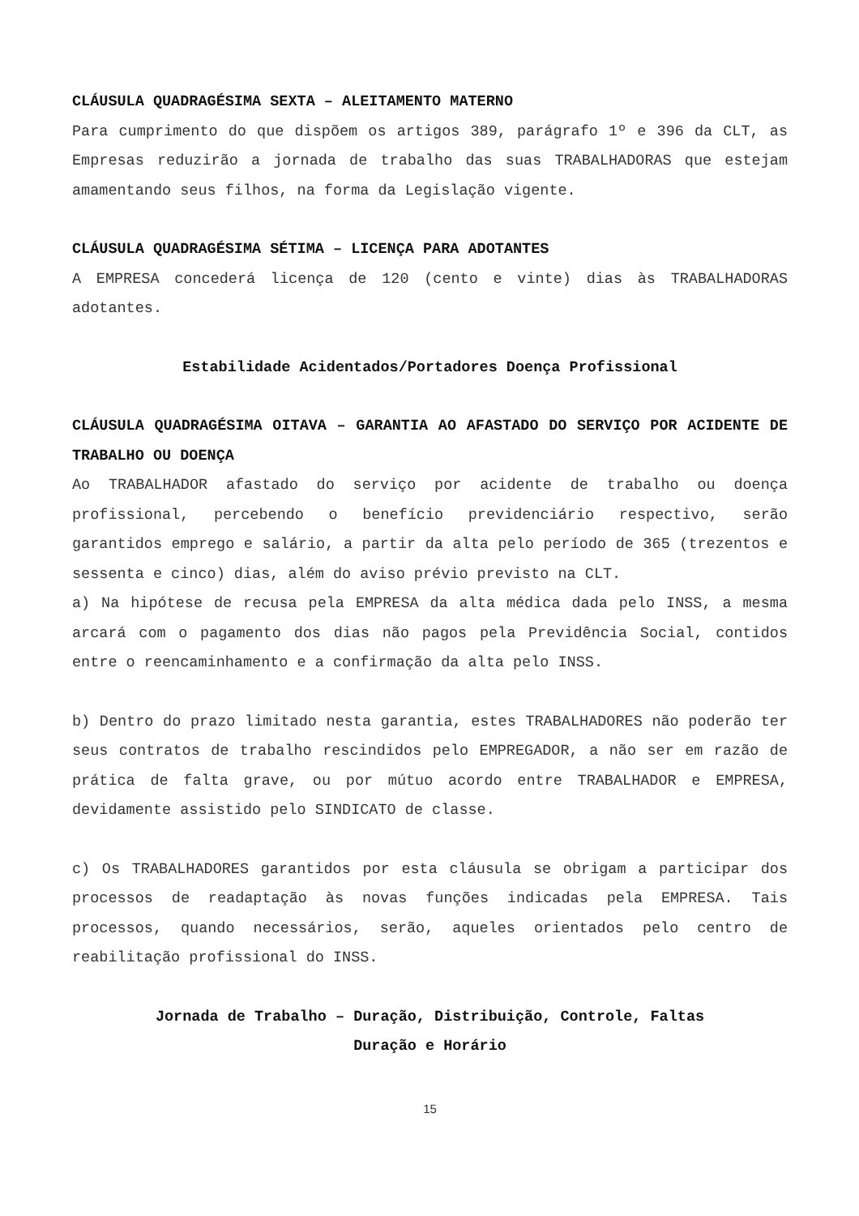CLÁUSULA QUADRAGÉSIMA SEXTA – ALEITAMENTO MATERNO
Para cumprimento do que dispõem os artigos 389, parágrafo 1º e 396 da CLT, as Empresas reduzirão a jornada de trabalho das suas TRABALHADORAS que estejam amamentando seus filhos, na forma da Legislação vigente.
CLÁUSULA QUADRAGÉSIMA SÉTIMA – LICENÇA PARA ADOTANTES
A EMPRESA concederá licença de 120 (cento e vinte) dias às TRABALHADORAS adotantes.
Estabilidade Acidentados/Portadores Doença Profissional
CLÁUSULA QUADRAGÉSIMA OITAVA – GARANTIA AO AFASTADO DO SERVIÇO POR ACIDENTE DE TRABALHO OU DOENÇA
Ao TRABALHADOR afastado do serviço por acidente de trabalho ou doença profissional, percebendo o benefício previdenciário respectivo, serão garantidos emprego e salário, a partir da alta pelo período de 365 (trezentos e sessenta e cinco) dias, além do aviso prévio previsto na CLT.
a) Na hipótese de recusa pela EMPRESA da alta médica dada pelo INSS, a mesma arcará com o pagamento dos dias não pagos pela Previdência Social, contidos entre o reencaminhamento e a confirmação da alta pelo INSS.
b) Dentro do prazo limitado nesta garantia, estes TRABALHADORES não poderão ter seus contratos de trabalho rescindidos pelo EMPREGADOR, a não ser em razão de prática de falta grave, ou por mútuo acordo entre TRABALHADOR e EMPRESA, devidamente assistido pelo SINDICATO de classe.
c) Os TRABALHADORES garantidos por esta cláusula se obrigam a participar dos processos de readaptação às novas funções indicadas pela EMPRESA. Tais processos, quando necessários, serão, aqueles orientados pelo centro de reabilitação profissional do INSS.
Jornada de Trabalho – Duração, Distribuição, Controle, Faltas
Duração e Horário
15